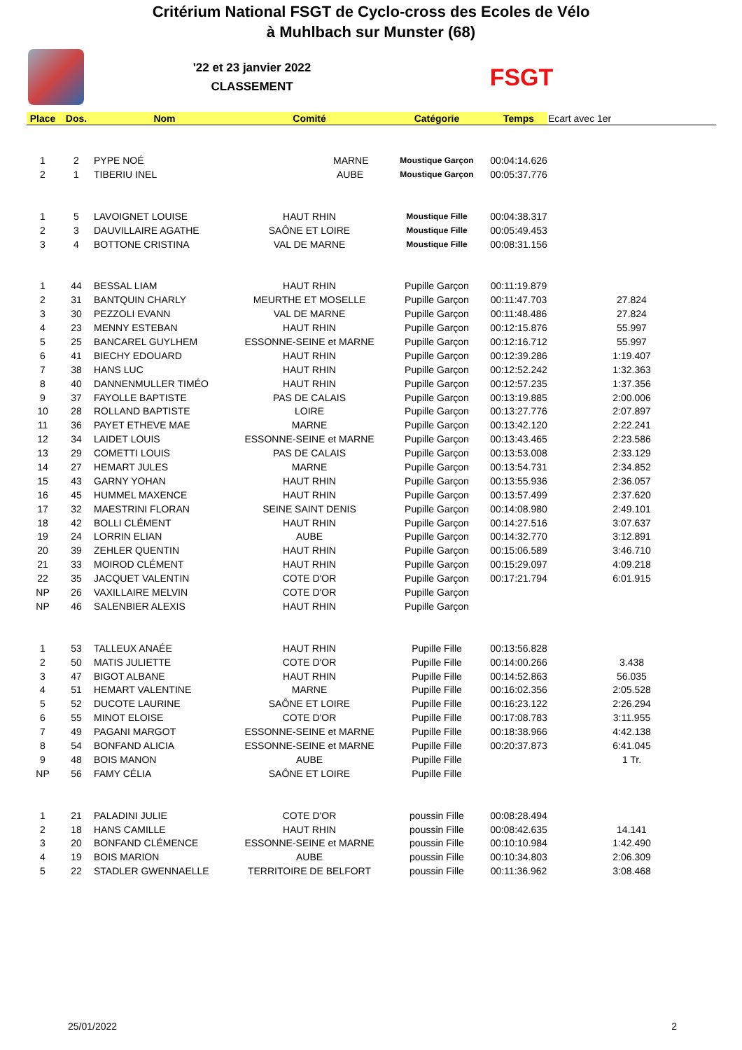Critérium National FSGT de Cyclo-cross des Ecoles de Vélo
à Muhlbach sur Munster (68)
'22 et 23 janvier 2022
CLASSEMENT
FSGT
| Place | Dos. | Nom | Comité | Catégorie | Temps | Ecart avec 1er |
| --- | --- | --- | --- | --- | --- | --- |
| 1 | 2 | PYPE NOÉ | MARNE | Moustique Garçon | 00:04:14.626 | |
| 2 | 1 | TIBERIU INEL | AUBE | Moustique Garçon | 00:05:37.776 | |
| 1 | 5 | LAVOIGNET LOUISE | HAUT RHIN | Moustique Fille | 00:04:38.317 | |
| 2 | 3 | DAUVILLAIRE AGATHE | SAÔNE ET LOIRE | Moustique Fille | 00:05:49.453 | |
| 3 | 4 | BOTTONE CRISTINA | VAL DE MARNE | Moustique Fille | 00:08:31.156 | |
| 1 | 44 | BESSAL LIAM | HAUT RHIN | Pupille Garçon | 00:11:19.879 | |
| 2 | 31 | BANTQUIN CHARLY | MEURTHE ET MOSELLE | Pupille Garçon | 00:11:47.703 | 27.824 |
| 3 | 30 | PEZZOLI EVANN | VAL DE MARNE | Pupille Garçon | 00:11:48.486 | 27.824 |
| 4 | 23 | MENNY ESTEBAN | HAUT RHIN | Pupille Garçon | 00:12:15.876 | 55.997 |
| 5 | 25 | BANCAREL GUYLHEM | ESSONNE-SEINE et MARNE | Pupille Garçon | 00:12:16.712 | 55.997 |
| 6 | 41 | BIECHY EDOUARD | HAUT RHIN | Pupille Garçon | 00:12:39.286 | 1:19.407 |
| 7 | 38 | HANS LUC | HAUT RHIN | Pupille Garçon | 00:12:52.242 | 1:32.363 |
| 8 | 40 | DANNENMULLER TIMÉO | HAUT RHIN | Pupille Garçon | 00:12:57.235 | 1:37.356 |
| 9 | 37 | FAYOLLE BAPTISTE | PAS DE CALAIS | Pupille Garçon | 00:13:19.885 | 2:00.006 |
| 10 | 28 | ROLLAND BAPTISTE | LOIRE | Pupille Garçon | 00:13:27.776 | 2:07.897 |
| 11 | 36 | PAYET ETHEVE MAE | MARNE | Pupille Garçon | 00:13:42.120 | 2:22.241 |
| 12 | 34 | LAIDET LOUIS | ESSONNE-SEINE et MARNE | Pupille Garçon | 00:13:43.465 | 2:23.586 |
| 13 | 29 | COMETTI LOUIS | PAS DE CALAIS | Pupille Garçon | 00:13:53.008 | 2:33.129 |
| 14 | 27 | HEMART JULES | MARNE | Pupille Garçon | 00:13:54.731 | 2:34.852 |
| 15 | 43 | GARNY YOHAN | HAUT RHIN | Pupille Garçon | 00:13:55.936 | 2:36.057 |
| 16 | 45 | HUMMEL MAXENCE | HAUT RHIN | Pupille Garçon | 00:13:57.499 | 2:37.620 |
| 17 | 32 | MAESTRINI FLORAN | SEINE SAINT DENIS | Pupille Garçon | 00:14:08.980 | 2:49.101 |
| 18 | 42 | BOLLI CLÉMENT | HAUT RHIN | Pupille Garçon | 00:14:27.516 | 3:07.637 |
| 19 | 24 | LORRIN ELIAN | AUBE | Pupille Garçon | 00:14:32.770 | 3:12.891 |
| 20 | 39 | ZEHLER QUENTIN | HAUT RHIN | Pupille Garçon | 00:15:06.589 | 3:46.710 |
| 21 | 33 | MOIROD CLÉMENT | HAUT RHIN | Pupille Garçon | 00:15:29.097 | 4:09.218 |
| 22 | 35 | JACQUET VALENTIN | COTE D'OR | Pupille Garçon | 00:17:21.794 | 6:01.915 |
| NP | 26 | VAXILLAIRE MELVIN | COTE D'OR | Pupille Garçon | | |
| NP | 46 | SALENBIER ALEXIS | HAUT RHIN | Pupille Garçon | | |
| 1 | 53 | TALLEUX ANAÉE | HAUT RHIN | Pupille Fille | 00:13:56.828 | |
| 2 | 50 | MATIS JULIETTE | COTE D'OR | Pupille Fille | 00:14:00.266 | 3.438 |
| 3 | 47 | BIGOT ALBANE | HAUT RHIN | Pupille Fille | 00:14:52.863 | 56.035 |
| 4 | 51 | HEMART VALENTINE | MARNE | Pupille Fille | 00:16:02.356 | 2:05.528 |
| 5 | 52 | DUCOTE LAURINE | SAÔNE ET LOIRE | Pupille Fille | 00:16:23.122 | 2:26.294 |
| 6 | 55 | MINOT ELOISE | COTE D'OR | Pupille Fille | 00:17:08.783 | 3:11.955 |
| 7 | 49 | PAGANI MARGOT | ESSONNE-SEINE et MARNE | Pupille Fille | 00:18:38.966 | 4:42.138 |
| 8 | 54 | BONFAND ALICIA | ESSONNE-SEINE et MARNE | Pupille Fille | 00:20:37.873 | 6:41.045 |
| 9 | 48 | BOIS MANON | AUBE | Pupille Fille | | 1 Tr. |
| NP | 56 | FAMY CÉLIA | SAÔNE ET LOIRE | Pupille Fille | | |
| 1 | 21 | PALADINI JULIE | COTE D'OR | poussin Fille | 00:08:28.494 | |
| 2 | 18 | HANS CAMILLE | HAUT RHIN | poussin Fille | 00:08:42.635 | 14.141 |
| 3 | 20 | BONFAND CLÉMENCE | ESSONNE-SEINE et MARNE | poussin Fille | 00:10:10.984 | 1:42.490 |
| 4 | 19 | BOIS MARION | AUBE | poussin Fille | 00:10:34.803 | 2:06.309 |
| 5 | 22 | STADLER GWENNAELLE | TERRITOIRE DE BELFORT | poussin Fille | 00:11:36.962 | 3:08.468 |
25/01/2022 2